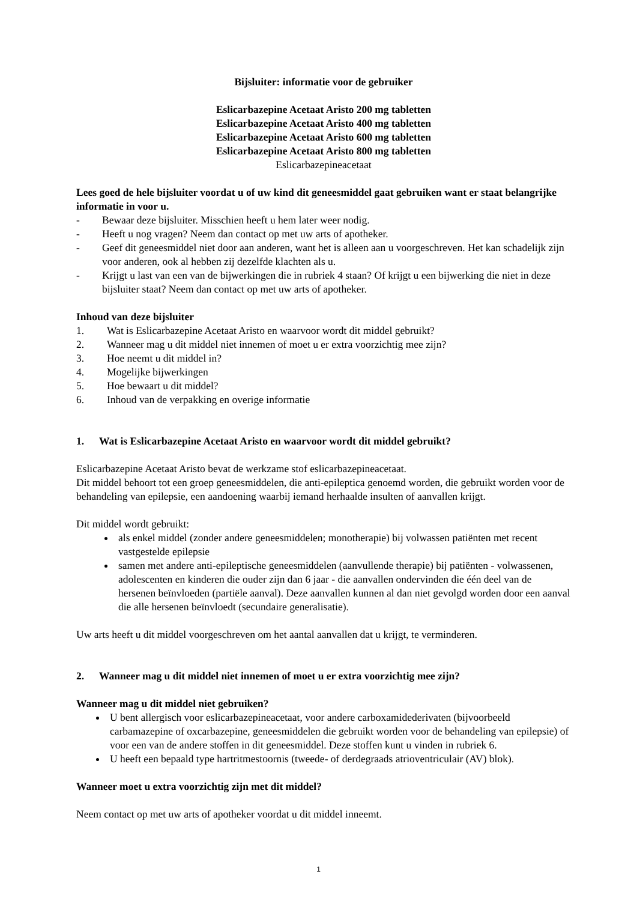Bijsluiter: informatie voor de gebruiker
Eslicarbazepine Acetaat Aristo 200 mg tabletten
Eslicarbazepine Acetaat Aristo 400 mg tabletten
Eslicarbazepine Acetaat Aristo 600 mg tabletten
Eslicarbazepine Acetaat Aristo 800 mg tabletten
Eslicarbazepineacetaat
Lees goed de hele bijsluiter voordat u of uw kind dit geneesmiddel gaat gebruiken want er staat belangrijke informatie in voor u.
- Bewaar deze bijsluiter. Misschien heeft u hem later weer nodig.
- Heeft u nog vragen? Neem dan contact op met uw arts of apotheker.
- Geef dit geneesmiddel niet door aan anderen, want het is alleen aan u voorgeschreven. Het kan schadelijk zijn voor anderen, ook al hebben zij dezelfde klachten als u.
- Krijgt u last van een van de bijwerkingen die in rubriek 4 staan? Of krijgt u een bijwerking die niet in deze bijsluiter staat? Neem dan contact op met uw arts of apotheker.
Inhoud van deze bijsluiter
1. Wat is Eslicarbazepine Acetaat Aristo en waarvoor wordt dit middel gebruikt?
2. Wanneer mag u dit middel niet innemen of moet u er extra voorzichtig mee zijn?
3. Hoe neemt u dit middel in?
4. Mogelijke bijwerkingen
5. Hoe bewaart u dit middel?
6. Inhoud van de verpakking en overige informatie
1. Wat is Eslicarbazepine Acetaat Aristo en waarvoor wordt dit middel gebruikt?
Eslicarbazepine Acetaat Aristo bevat de werkzame stof eslicarbazepineacetaat.
Dit middel behoort tot een groep geneesmiddelen, die anti-epileptica genoemd worden, die gebruikt worden voor de behandeling van epilepsie, een aandoening waarbij iemand herhaalde insulten of aanvallen krijgt.
Dit middel wordt gebruikt:
als enkel middel (zonder andere geneesmiddelen; monotherapie) bij volwassen patiënten met recent vastgestelde epilepsie
samen met andere anti-epileptische geneesmiddelen (aanvullende therapie) bij patiënten - volwassenen, adolescenten en kinderen die ouder zijn dan 6 jaar - die aanvallen ondervinden die één deel van de hersenen beïnvloeden (partiële aanval). Deze aanvallen kunnen al dan niet gevolgd worden door een aanval die alle hersenen beïnvloedt (secundaire generalisatie).
Uw arts heeft u dit middel voorgeschreven om het aantal aanvallen dat u krijgt, te verminderen.
2. Wanneer mag u dit middel niet innemen of moet u er extra voorzichtig mee zijn?
Wanneer mag u dit middel niet gebruiken?
U bent allergisch voor eslicarbazepineacetaat, voor andere carboxamidederivaten (bijvoorbeeld carbamazepine of oxcarbazepine, geneesmiddelen die gebruikt worden voor de behandeling van epilepsie) of voor een van de andere stoffen in dit geneesmiddel. Deze stoffen kunt u vinden in rubriek 6.
U heeft een bepaald type hartritmestoornis (tweede- of derdegraads atrioventriculair (AV) blok).
Wanneer moet u extra voorzichtig zijn met dit middel?
Neem contact op met uw arts of apotheker voordat u dit middel inneemt.
1